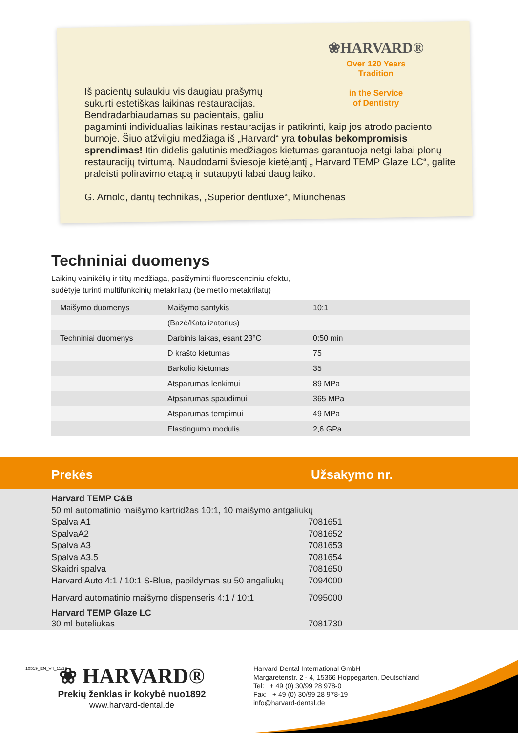❀HARVARD®
Over 120 Years
Tradition
in the Service
of Dentistry
Iš pacientų sulaukiu vis daugiau prašymų
sukurti estetiškas laikinas restauracijas.
Bendradarbiaudamas su pacientais, galiu
pagaminti individualias laikinas restauracijas ir patikrinti, kaip jos atrodo paciento burnoje. Šiuo atžvilgiu medžiaga iš „Harvard“ yra tobulas bekompromisis sprendimas! Itin didelis galutinis medžiagos kietumas garantuoja netgi labai plonų restauracijų tvirtumą. Naudodami šviesoje kietėjantį „ Harvard TEMP Glaze LC“, galite praleisti poliravimo etapą ir sutaupyti labai daug laiko.
G. Arnold, dantų technikas, „Superior dentluxe“, Miunchenas
Techniniai duomenys
Laikinų vainikėlių ir tiltų medžiaga, pasižyminti fluorescenciniu efektu,
sudėtyje turinti multifunkcinių metakrilatų (be metilo metakrilatų)
| Maišymo duomenys | Maišymo santykis | 10:1 |
| | (Bazė/Katalizatorius) | |
| Techniniai duomenys | Darbinis laikas, esant 23°C | 0:50 min |
| | D krašto kietumas | 75 |
| | Barkolio kietumas | 35 |
| | Atsparumas lenkimui | 89 MPa |
| | Atpsarumas spaudimui | 365 MPa |
| | Atsparumas tempimui | 49 MPa |
| | Elastingumo modulis | 2,6 GPa |
Prekės Užsakymo nr.
| Harvard TEMP C&B | |
| 50 ml automatinio maišymo kartridžas 10:1, 10 maišymo antgaliukų | |
| Spalva A1 | 7081651 |
| SpalvaA2 | 7081652 |
| Spalva A3 | 7081653 |
| Spalva A3.5 | 7081654 |
| Skaidri spalva | 7081650 |
| Harvard Auto 4:1 / 10:1 S-Blue, papildymas su 50 angaliukų | 7094000 |
| Harvard automatinio maišymo dispenseris 4:1 / 10:1 | 7095000 |
| Harvard TEMP Glaze LC 30 ml buteliukas | 7081730 |
10519_EN_V4_11/15
❀ HARVARD®
Prekių ženklas ir kokybė nuo1892
www.harvard-dental.de
Harvard Dental International GmbH
Margaretenstr. 2 - 4, 15366 Hoppegarten, Deutschland
Tel: + 49 (0) 30/99 28 978-0
Fax: + 49 (0) 30/99 28 978-19
info@harvard-dental.de